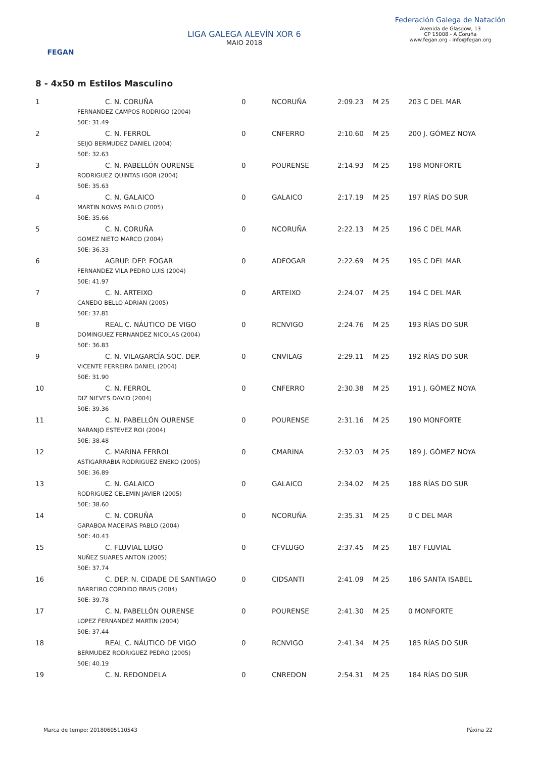FEGAN
LIGA GALEGA ALEVÍN XOR 6
MAIO 2018
Federación Galega de Natación
Avenida de Glasgow, 13
CP 15008 - A Coruña
www.fegan.org - info@fegan.org
8 - 4x50 m Estilos Masculino
| 1 | | C. N. CORUÑA | 0 | NCORUÑA | 2:09.23 | M 25 | 203 C DEL MAR |
| | FERNANDEZ CAMPOS RODRIGO (2004) | | | | | | |
| | 50E: 31.49 | | | | | | |
| 2 | | C. N. FERROL | 0 | CNFERRO | 2:10.60 | M 25 | 200 J. GÓMEZ NOYA |
| | SEIJO BERMUDEZ DANIEL (2004) | | | | | | |
| | 50E: 32.63 | | | | | | |
| 3 | | C. N. PABELLÓN OURENSE | 0 | POURENSE | 2:14.93 | M 25 | 198 MONFORTE |
| | RODRIGUEZ QUINTAS IGOR (2004) | | | | | | |
| | 50E: 35.63 | | | | | | |
| 4 | | C. N. GALAICO | 0 | GALAICO | 2:17.19 | M 25 | 197 RÍAS DO SUR |
| | MARTIN NOVAS PABLO (2005) | | | | | | |
| | 50E: 35.66 | | | | | | |
| 5 | | C. N. CORUÑA | 0 | NCORUÑA | 2:22.13 | M 25 | 196 C DEL MAR |
| | GOMEZ NIETO MARCO (2004) | | | | | | |
| | 50E: 36.33 | | | | | | |
| 6 | | AGRUP. DEP. FOGAR | 0 | ADFOGAR | 2:22.69 | M 25 | 195 C DEL MAR |
| | FERNANDEZ VILA PEDRO LUIS (2004) | | | | | | |
| | 50E: 41.97 | | | | | | |
| 7 | | C. N. ARTEIXO | 0 | ARTEIXO | 2:24.07 | M 25 | 194 C DEL MAR |
| | CANEDO BELLO ADRIAN (2005) | | | | | | |
| | 50E: 37.81 | | | | | | |
| 8 | | REAL C. NÁUTICO DE VIGO | 0 | RCNVIGO | 2:24.76 | M 25 | 193 RÍAS DO SUR |
| | DOMINGUEZ FERNANDEZ NICOLAS (2004) | | | | | | |
| | 50E: 36.83 | | | | | | |
| 9 | | C. N. VILAGARCÍA SOC. DEP. | 0 | CNVILAG | 2:29.11 | M 25 | 192 RÍAS DO SUR |
| | VICENTE FERREIRA DANIEL (2004) | | | | | | |
| | 50E: 31.90 | | | | | | |
| 10 | | C. N. FERROL | 0 | CNFERRO | 2:30.38 | M 25 | 191 J. GÓMEZ NOYA |
| | DIZ NIEVES DAVID (2004) | | | | | | |
| | 50E: 39.36 | | | | | | |
| 11 | | C. N. PABELLÓN OURENSE | 0 | POURENSE | 2:31.16 | M 25 | 190 MONFORTE |
| | NARANJO ESTEVEZ ROI (2004) | | | | | | |
| | 50E: 38.48 | | | | | | |
| 12 | | C. MARINA FERROL | 0 | CMARINA | 2:32.03 | M 25 | 189 J. GÓMEZ NOYA |
| | ASTIGARRABIA RODRIGUEZ ENEKO (2005) | | | | | | |
| | 50E: 36.89 | | | | | | |
| 13 | | C. N. GALAICO | 0 | GALAICO | 2:34.02 | M 25 | 188 RÍAS DO SUR |
| | RODRIGUEZ CELEMIN JAVIER (2005) | | | | | | |
| | 50E: 38.60 | | | | | | |
| 14 | | C. N. CORUÑA | 0 | NCORUÑA | 2:35.31 | M 25 | 0 C DEL MAR |
| | GARABOA MACEIRAS PABLO (2004) | | | | | | |
| | 50E: 40.43 | | | | | | |
| 15 | | C. FLUVIAL LUGO | 0 | CFVLUGO | 2:37.45 | M 25 | 187 FLUVIAL |
| | NUÑEZ SUARES ANTON (2005) | | | | | | |
| | 50E: 37.74 | | | | | | |
| 16 | | C. DEP. N. CIDADE DE SANTIAGO | 0 | CIDSANTI | 2:41.09 | M 25 | 186 SANTA ISABEL |
| | BARREIRO CORDIDO BRAIS (2004) | | | | | | |
| | 50E: 39.78 | | | | | | |
| 17 | | C. N. PABELLÓN OURENSE | 0 | POURENSE | 2:41.30 | M 25 | 0 MONFORTE |
| | LOPEZ FERNANDEZ MARTIN (2004) | | | | | | |
| | 50E: 37.44 | | | | | | |
| 18 | | REAL C. NÁUTICO DE VIGO | 0 | RCNVIGO | 2:41.34 | M 25 | 185 RÍAS DO SUR |
| | BERMUDEZ RODRIGUEZ PEDRO (2005) | | | | | | |
| | 50E: 40.19 | | | | | | |
| 19 | | C. N. REDONDELA | 0 | CNREDON | 2:54.31 | M 25 | 184 RÍAS DO SUR |
Marca de tempo: 20180605110543 Páxina 22